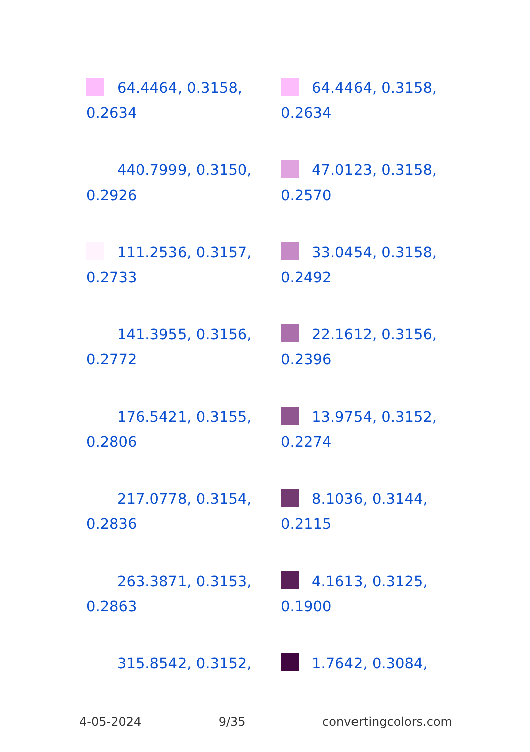64.4464, 0.3158, 0.2634
64.4464, 0.3158, 0.2634
440.7999, 0.3150, 0.2926
47.0123, 0.3158, 0.2570
111.2536, 0.3157, 0.2733
33.0454, 0.3158, 0.2492
141.3955, 0.3156, 0.2772
22.1612, 0.3156, 0.2396
176.5421, 0.3155, 0.2806
13.9754, 0.3152, 0.2274
217.0778, 0.3154, 0.2836
8.1036, 0.3144, 0.2115
263.3871, 0.3153, 0.2863
4.1613, 0.3125, 0.1900
315.8542, 0.3152,
1.7642, 0.3084,
4-05-2024 9/35 convertingcolors.com